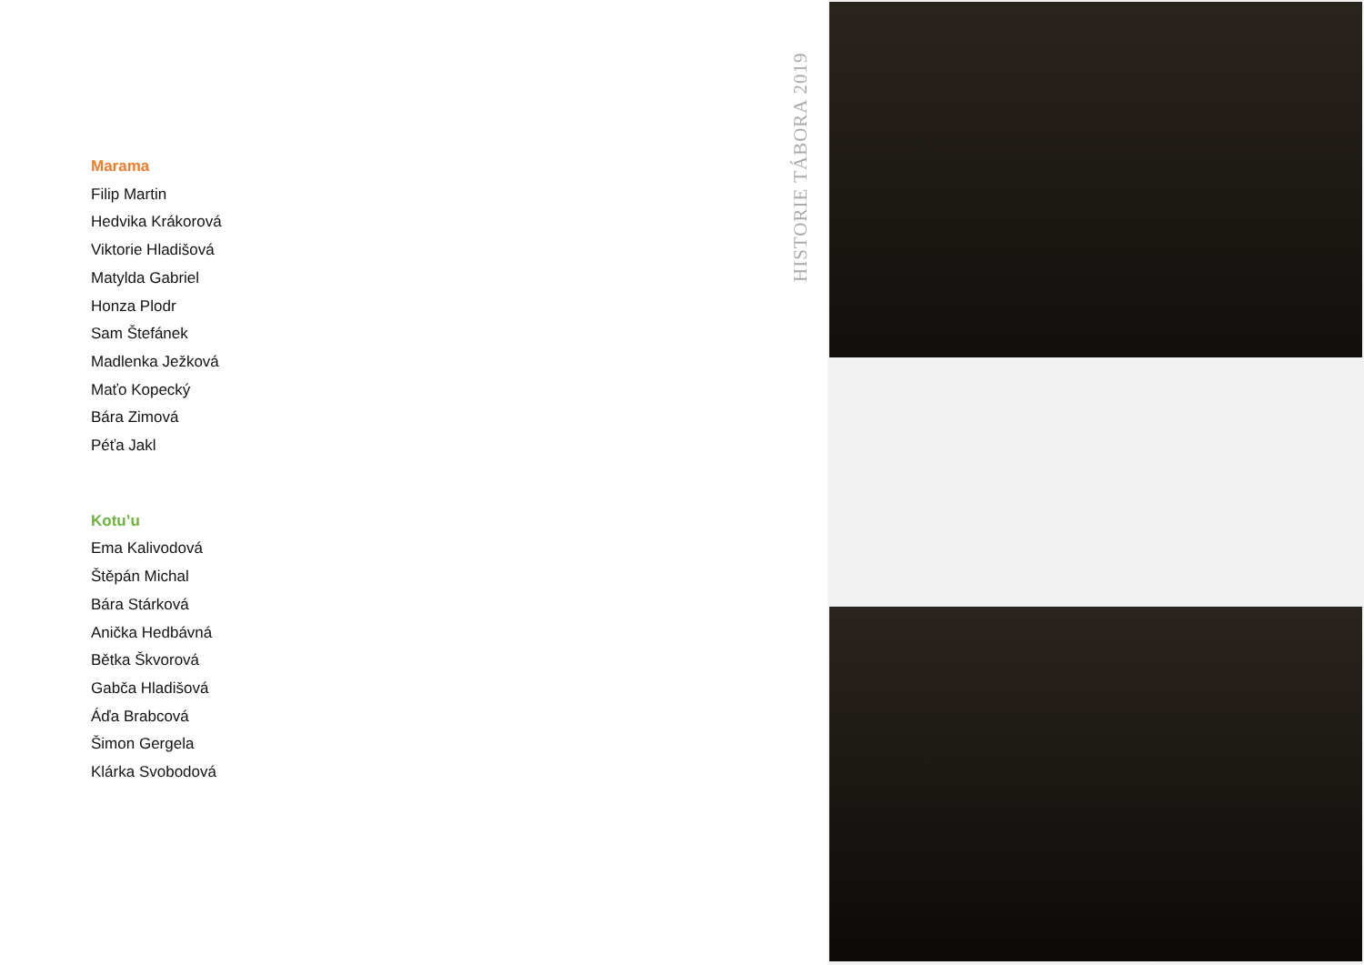HISTORIE TÁBORA 2019
Marama
Filip Martin
Hedvika Krákorová
Viktorie Hladišová
Matylda Gabriel
Honza Plodr
Sam Štefánek
Madlenka Ježková
Maťo Kopecký
Bára Zimová
Péťa Jakl
Kotu’u
Ema Kalivodová
Štěpán Michal
Bára Stárková
Anička Hedbávná
Bětka Škvorová
Gabča Hladišová
Áďa Brabcová
Šimon Gergela
Klárka Svobodová